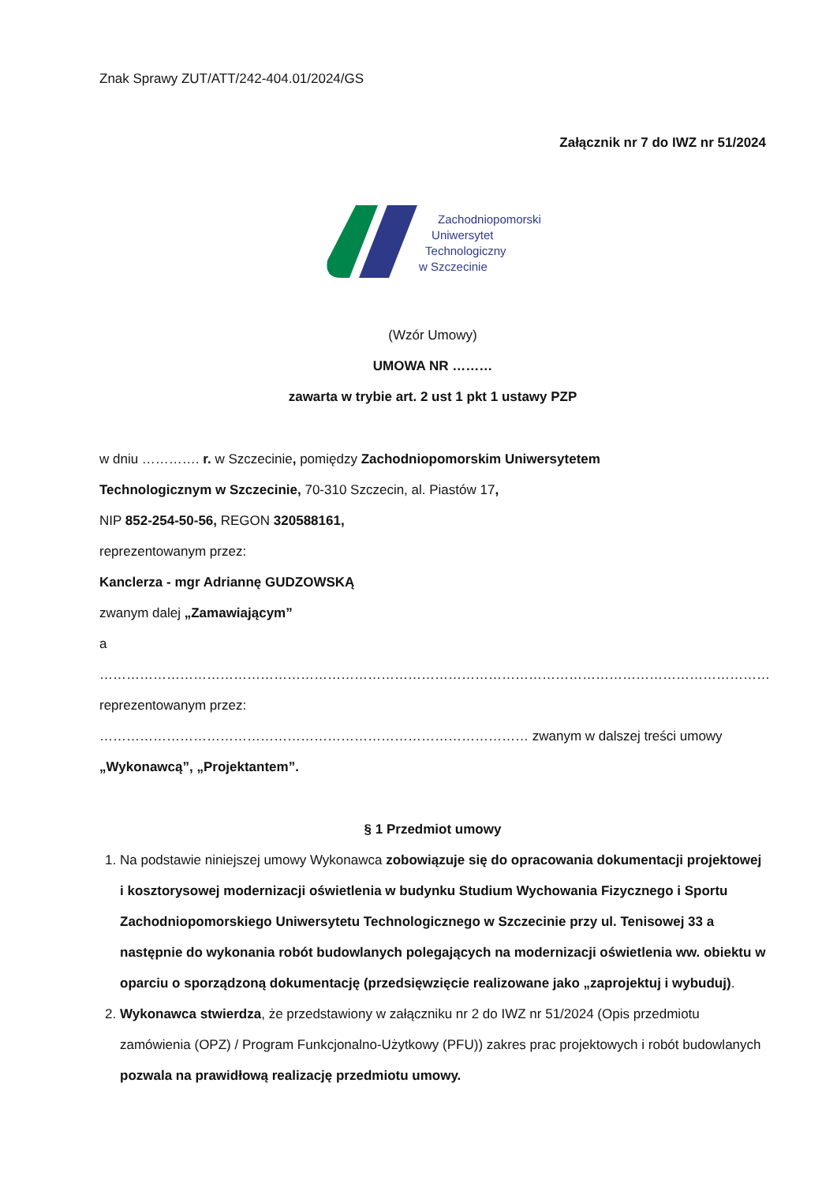Znak Sprawy ZUT/ATT/242-404.01/2024/GS
Załącznik nr 7 do IWZ nr 51/2024
Zachodniopomorski
Uniwersytet
Technologiczny
w Szczecinie
(Wzór Umowy)
UMOWA NR ………
zawarta w trybie art. 2 ust 1 pkt 1 ustawy PZP
w dniu …………. r. w Szczecinie, pomiędzy Zachodniopomorskim Uniwersytetem
Technologicznym w Szczecinie, 70-310 Szczecin, al. Piastów 17,
NIP 852-254-50-56, REGON 320588161,
reprezentowanym przez:
Kanclerza - mgr Adriannę GUDZOWSKĄ
zwanym dalej „Zamawiającym”
a
……………………………………………………………………………………………………………………………………
reprezentowanym przez:
…………………………………………………………………………………… zwanym w dalszej treści umowy
„Wykonawcą”, „Projektantem”.
§ 1 Przedmiot umowy
1. Na podstawie niniejszej umowy Wykonawca zobowiązuje się do opracowania dokumentacji projektowej i kosztorysowej modernizacji oświetlenia w budynku Studium Wychowania Fizycznego i Sportu Zachodniopomorskiego Uniwersytetu Technologicznego w Szczecinie przy ul. Tenisowej 33 a następnie do wykonania robót budowlanych polegających na modernizacji oświetlenia ww. obiektu w oparciu o sporządzoną dokumentację (przedsięwzięcie realizowane jako „zaprojektuj i wybuduj).
2. Wykonawca stwierdza, że przedstawiony w załączniku nr 2 do IWZ nr 51/2024 (Opis przedmiotu zamówienia (OPZ) / Program Funkcjonalno-Użytkowy (PFU)) zakres prac projektowych i robót budowlanych pozwala na prawidłową realizację przedmiotu umowy.